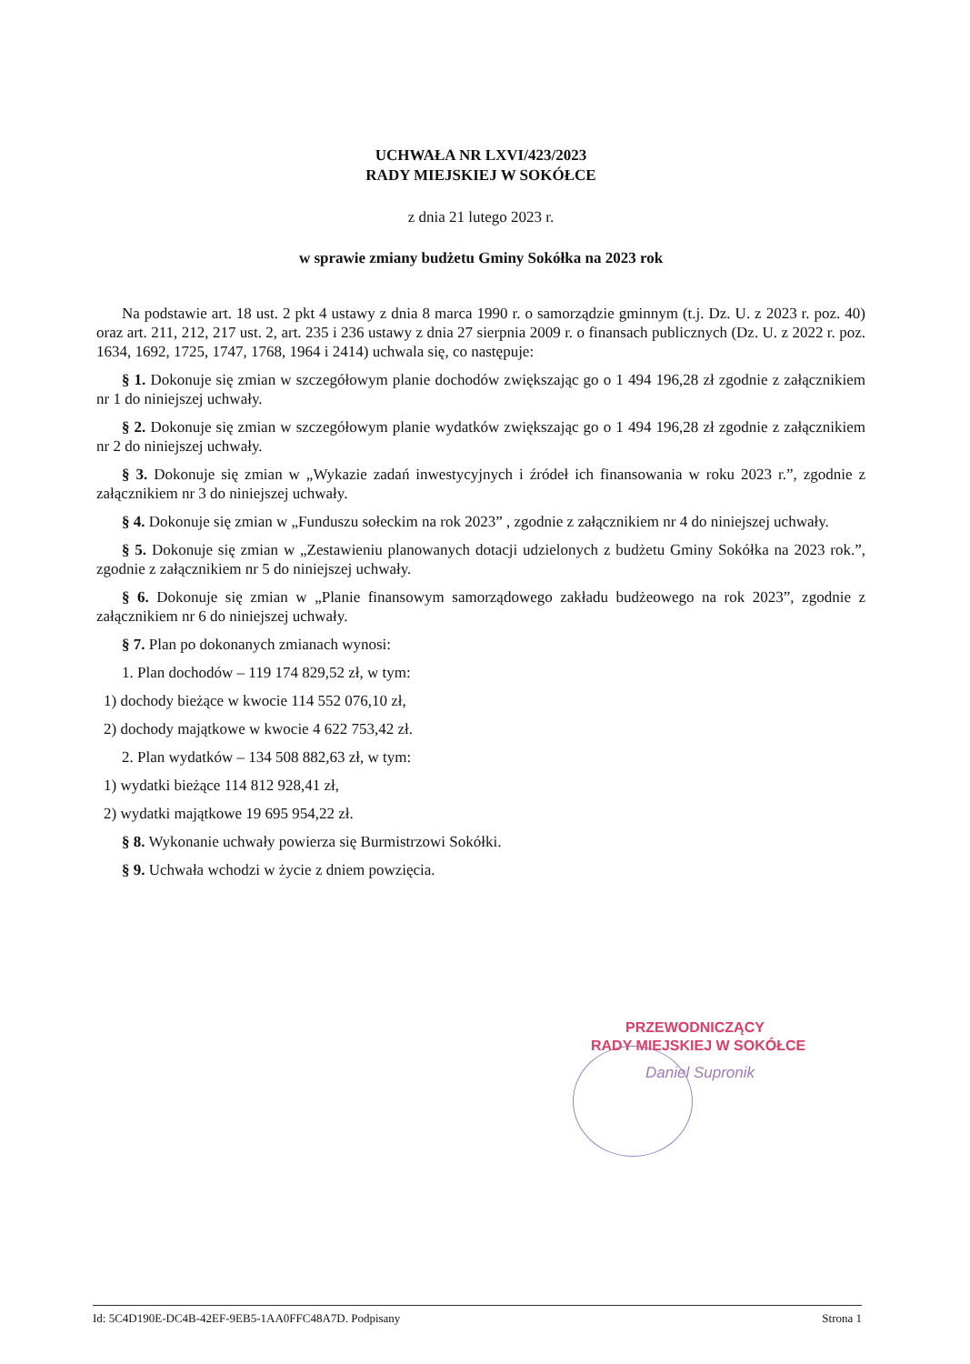UCHWAŁA NR LXVI/423/2023
RADY MIEJSKIEJ W SOKÓŁCE
z dnia 21 lutego 2023 r.
w sprawie zmiany budżetu Gminy Sokółka na 2023 rok
Na podstawie art. 18 ust. 2 pkt 4 ustawy z dnia 8 marca 1990 r. o samorządzie gminnym (t.j. Dz. U. z 2023 r. poz. 40) oraz art. 211, 212, 217 ust. 2, art. 235 i 236 ustawy z dnia 27 sierpnia 2009 r. o finansach publicznych (Dz. U. z 2022 r. poz. 1634, 1692, 1725, 1747, 1768, 1964 i 2414) uchwala się, co następuje:
§ 1. Dokonuje się zmian w szczegółowym planie dochodów zwiększając go o 1 494 196,28 zł zgodnie z załącznikiem nr 1 do niniejszej uchwały.
§ 2. Dokonuje się zmian w szczegółowym planie wydatków zwiększając go o 1 494 196,28 zł zgodnie z załącznikiem nr 2 do niniejszej uchwały.
§ 3. Dokonuje się zmian w „Wykazie zadań inwestycyjnych i źródeł ich finansowania w roku 2023 r.”, zgodnie z załącznikiem nr 3 do niniejszej uchwały.
§ 4. Dokonuje się zmian w „Funduszu sołeckim na rok 2023” , zgodnie z załącznikiem nr 4 do niniejszej uchwały.
§ 5. Dokonuje się zmian w „Zestawieniu planowanych dotacji udzielonych z budżetu Gminy Sokółka na 2023 rok.”, zgodnie z załącznikiem nr 5 do niniejszej uchwały.
§ 6. Dokonuje się zmian w „Planie finansowym samorządowego zakładu budżeowego na rok 2023”, zgodnie z załącznikiem nr 6 do niniejszej uchwały.
§ 7. Plan po dokonanych zmianach wynosi:
1. Plan dochodów – 119 174 829,52 zł, w tym:
1) dochody bieżące w kwocie 114 552 076,10 zł,
2) dochody majątkowe w kwocie 4 622 753,42 zł.
2. Plan wydatków – 134 508 882,63 zł, w tym:
1) wydatki bieżące 114 812 928,41 zł,
2) wydatki majątkowe 19 695 954,22 zł.
§ 8. Wykonanie uchwały powierza się Burmistrzowi Sokółki.
§ 9. Uchwała wchodzi w życie z dniem powzięcia.
PRZEWODNICZĄCY
RADY MIEJSKIEJ W SOKÓŁCE
Daniel Supronik
Id: 5C4D190E-DC4B-42EF-9EB5-1AA0FFC48A7D. Podpisany Strona 1